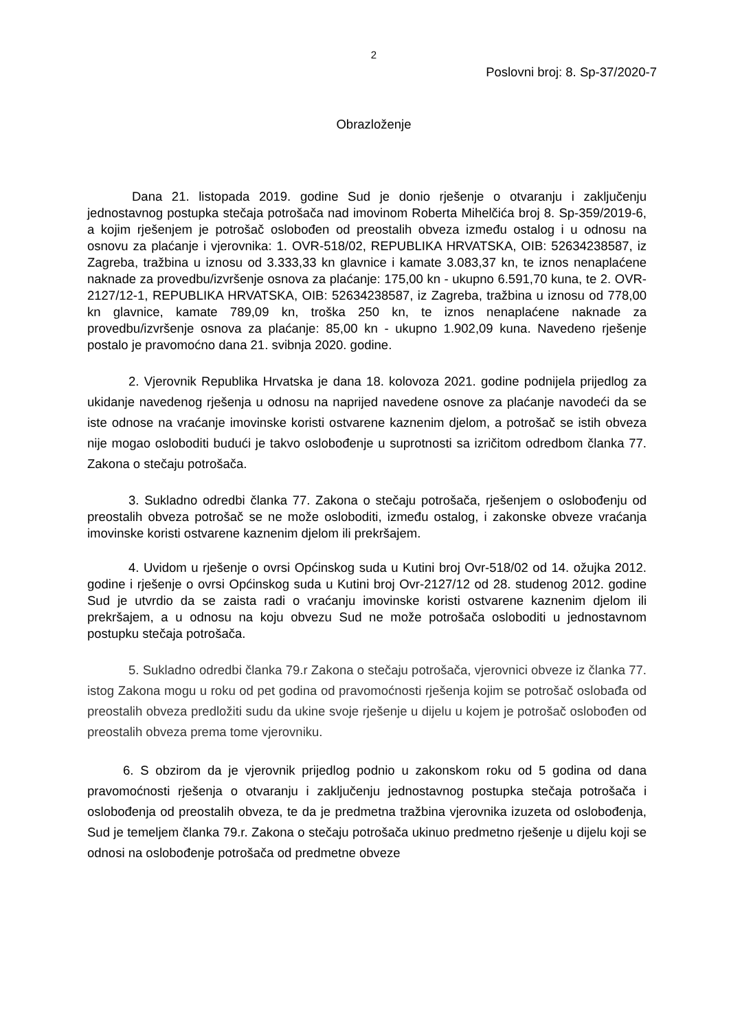2
Poslovni broj: 8. Sp-37/2020-7
Obrazloženje
Dana 21. listopada 2019. godine Sud je donio rješenje o otvaranju i zaključenju jednostavnog postupka stečaja potrošača nad imovinom Roberta Mihelčića broj 8. Sp-359/2019-6, a kojim rješenjem je potrošač oslobođen od preostalih obveza između ostalog i u odnosu na osnovu za plaćanje i vjerovnika: 1. OVR-518/02, REPUBLIKA HRVATSKA, OIB: 52634238587, iz Zagreba, tražbina u iznosu od 3.333,33 kn glavnice i kamate 3.083,37 kn, te iznos nenaplaćene naknade za provedbu/izvršenje osnova za plaćanje: 175,00 kn - ukupno 6.591,70 kuna, te 2. OVR-2127/12-1, REPUBLIKA HRVATSKA, OIB: 52634238587, iz Zagreba, tražbina u iznosu od 778,00 kn glavnice, kamate 789,09 kn, troška 250 kn, te iznos nenaplaćene naknade za provedbu/izvršenje osnova za plaćanje: 85,00 kn - ukupno 1.902,09 kuna. Navedeno rješenje postalo je pravomoćno dana 21. svibnja 2020. godine.
2. Vjerovnik Republika Hrvatska je dana 18. kolovoza 2021. godine podnijela prijedlog za ukidanje navedenog rješenja u odnosu na naprijed navedene osnove za plaćanje navodeći da se iste odnose na vraćanje imovinske koristi ostvarene kaznenim djelom, a potrošač se istih obveza nije mogao osloboditi budući je takvo oslobođenje u suprotnosti sa izričitom odredbom članka 77. Zakona o stečaju potrošača.
3. Sukladno odredbi članka 77. Zakona o stečaju potrošača, rješenjem o oslobođenju od preostalih obveza potrošač se ne može osloboditi, između ostalog, i zakonske obveze vraćanja imovinske koristi ostvarene kaznenim djelom ili prekršajem.
4. Uvidom u rješenje o ovrsi Općinskog suda u Kutini broj Ovr-518/02 od 14. ožujka 2012. godine i rješenje o ovrsi Općinskog suda u Kutini broj Ovr-2127/12 od 28. studenog 2012. godine Sud je utvrdio da se zaista radi o vraćanju imovinske koristi ostvarene kaznenim djelom ili prekršajem, a u odnosu na koju obvezu Sud ne može potrošača osloboditi u jednostavnom postupku stečaja potrošača.
5. Sukladno odredbi članka 79.r Zakona o stečaju potrošača, vjerovnici obveze iz članka 77. istog Zakona mogu u roku od pet godina od pravomoćnosti rješenja kojim se potrošač oslobađa od preostalih obveza predložiti sudu da ukine svoje rješenje u dijelu u kojem je potrošač oslobođen od preostalih obveza prema tome vjerovniku.
6. S obzirom da je vjerovnik prijedlog podnio u zakonskom roku od 5 godina od dana pravomoćnosti rješenja o otvaranju i zaključenju jednostavnog postupka stečaja potrošača i oslobođenja od preostalih obveza, te da je predmetna tražbina vjerovnika izuzeta od oslobođenja, Sud je temeljem članka 79.r. Zakona o stečaju potrošača ukinuo predmetno rješenje u dijelu koji se odnosi na oslobođenje potrošača od predmetne obveze